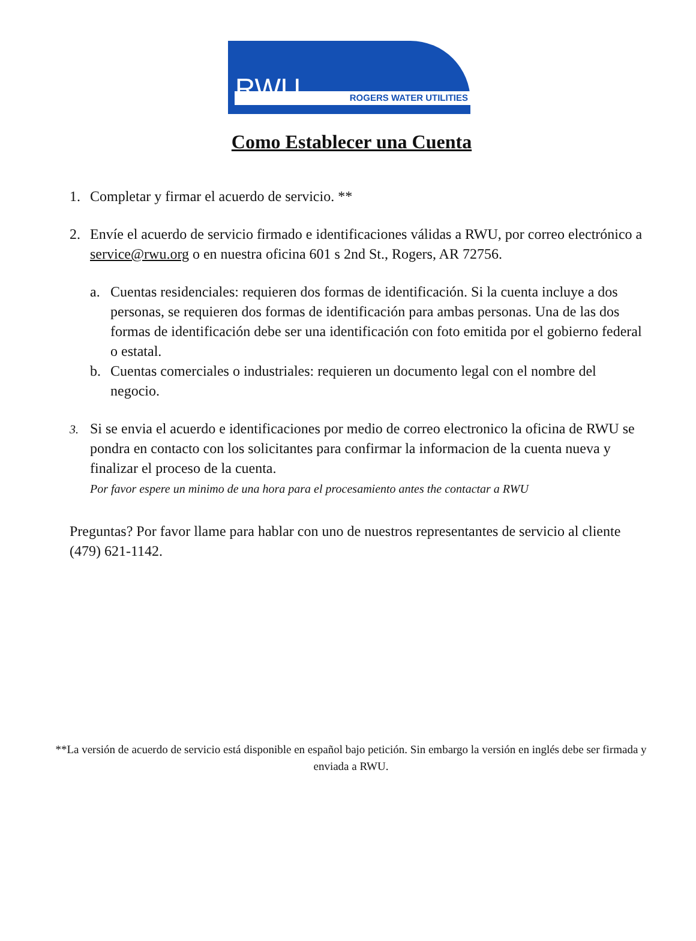RWU ROGERS WATER UTILITIES
Como Establecer una Cuenta
1. Completar y firmar el acuerdo de servicio. **
2. Envíe el acuerdo de servicio firmado e identificaciones válidas a RWU, por correo electrónico a service@rwu.org o en nuestra oficina 601 s 2nd St., Rogers, AR 72756.
a. Cuentas residenciales: requieren dos formas de identificación. Si la cuenta incluye a dos personas, se requieren dos formas de identificación para ambas personas. Una de las dos formas de identificación debe ser una identificación con foto emitida por el gobierno federal o estatal.
b. Cuentas comerciales o industriales: requieren un documento legal con el nombre del negocio.
3. Si se envia el acuerdo e identificaciones por medio de correo electronico la oficina de RWU se pondra en contacto con los solicitantes para confirmar la informacion de la cuenta nueva y finalizar el proceso de la cuenta.
Por favor espere un minimo de una hora para el procesamiento antes the contactar a RWU
Preguntas? Por favor llame para hablar con uno de nuestros representantes de servicio al cliente (479) 621-1142.
**La versión de acuerdo de servicio está disponible en español bajo petición. Sin embargo la versión en inglés debe ser firmada y enviada a RWU.